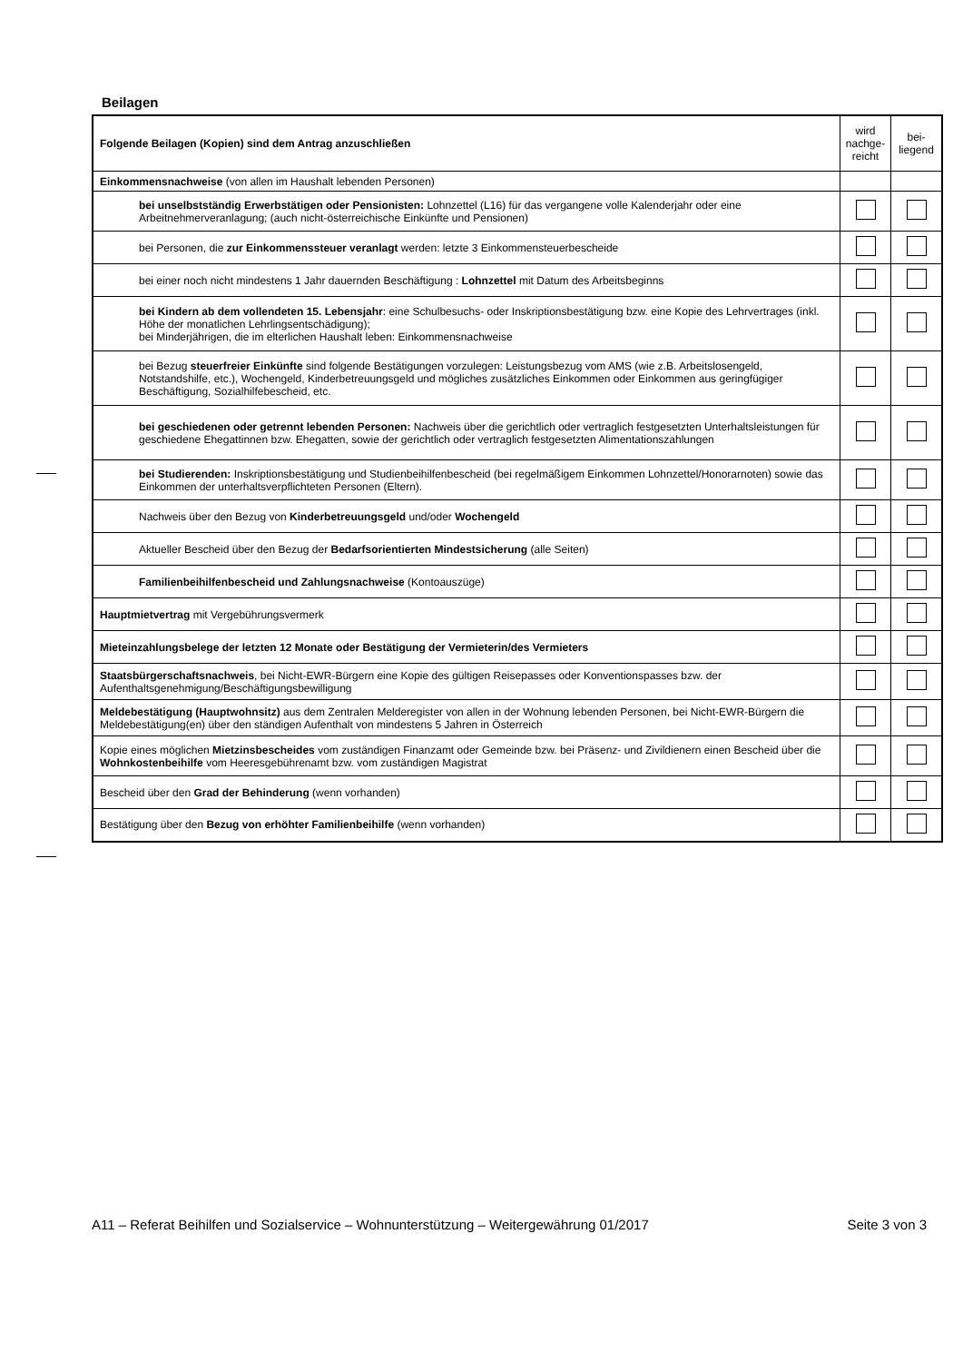Beilagen
| Folgende Beilagen (Kopien) sind dem Antrag anzuschließen | wird nachge-reicht | bei-liegend |
| --- | --- | --- |
| Einkommensnachweise (von allen im Haushalt lebenden Personen) | | |
| bei unselbstständig Erwerbstätigen oder Pensionisten: Lohnzettel (L16) für das vergangene volle Kalenderjahr oder eine Arbeitnehmerveranlagung; (auch nicht-österreichische Einkünfte und Pensionen) | | |
| bei Personen, die zur Einkommenssteuer veranlagt werden: letzte 3 Einkommensteuerbescheide | | |
| bei einer noch nicht mindestens 1 Jahr dauernden Beschäftigung : Lohnzettel mit Datum des Arbeitsbeginns | | |
| bei Kindern ab dem vollendeten 15. Lebensjahr : eine Schulbesuchs- oder Inskriptionsbestätigung bzw. eine Kopie des Lehrvertrages (inkl. Höhe der monatlichen Lehrlingsentschädigung); bei Minderjährigen, die im elterlichen Haushalt leben: Einkommensnachweise | | |
| bei Bezug steuerfreier Einkünfte sind folgende Bestätigungen vorzulegen: Leistungsbezug vom AMS (wie z.B. Arbeitslosengeld, Notstandshilfe, etc.), Wochengeld, Kinderbetreuungsgeld und mögliches zusätzliches Einkommen oder Einkommen aus geringfügiger Beschäftigung, Sozialhilfebescheid, etc. | | |
| bei geschiedenen oder getrennt lebenden Personen: Nachweis über die gerichtlich oder vertraglich festgesetzten Unterhaltsleistungen für geschiedene Ehegattinnen bzw. Ehegatten, sowie der gerichtlich oder vertraglich festgesetzten Alimentationszahlungen | | |
| bei Studierenden: Inskriptionsbestätigung und Studienbeihilfenbescheid (bei regelmäßigem Einkommen Lohnzettel/Honorarnoten) sowie das Einkommen der unterhaltsverpflichteten Personen (Eltern). | | |
| Nachweis über den Bezug von Kinderbetreuungsgeld und/oder Wochengeld | | |
| Aktueller Bescheid über den Bezug der Bedarfsorientierten Mindestsicherung (alle Seiten) | | |
| Familienbeihilfenbescheid und Zahlungsnachweise (Kontoauszüge) | | |
| Hauptmietvertrag mit Vergebührungsvermerk | | |
| Mieteinzahlungsbelege der letzten 12 Monate oder Bestätigung der Vermieterin/des Vermieters | | |
| Staatsbürgerschaftsnachweis , bei Nicht-EWR-Bürgern eine Kopie des gültigen Reisepasses oder Konventionspasses bzw. der Aufenthaltsgenehmigung/Beschäftigungsbewilligung | | |
| Meldebestätigung (Hauptwohnsitz) aus dem Zentralen Melderegister von allen in der Wohnung lebenden Personen, bei Nicht-EWR-Bürgern die Meldebestätigung(en) über den ständigen Aufenthalt von mindestens 5 Jahren in Österreich | | |
| Kopie eines möglichen Mietzinsbescheides vom zuständigen Finanzamt oder Gemeinde bzw. bei Präsenz- und Zivildienern einen Bescheid über die Wohnkostenbeihilfe vom Heeresgebührenamt bzw. vom zuständigen Magistrat | | |
| Bescheid über den Grad der Behinderung (wenn vorhanden) | | |
| Bestätigung über den Bezug von erhöhter Familienbeihilfe (wenn vorhanden) | | |
A11 – Referat Beihilfen und Sozialservice – Wohnunterstützung – Weitergewährung 01/2017 Seite 3 von 3